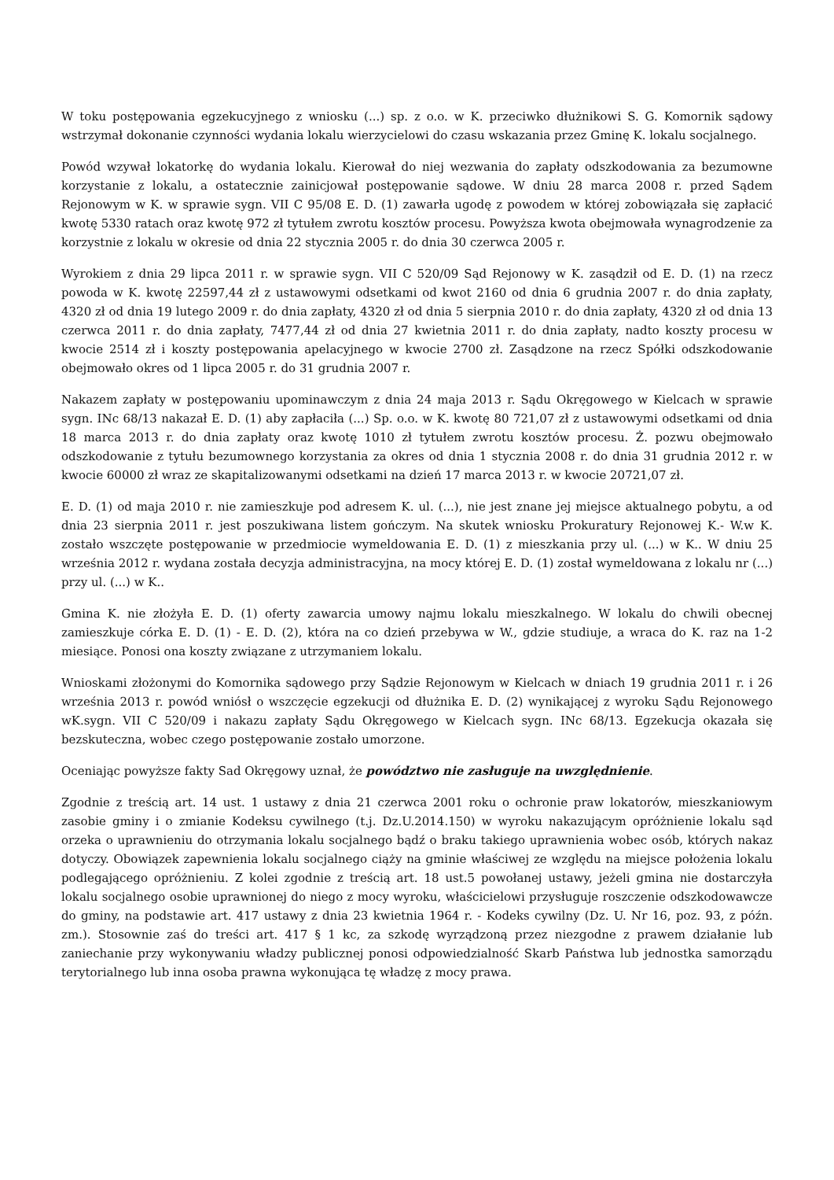W toku postępowania egzekucyjnego z wniosku (...) sp. z o.o. w K. przeciwko dłużnikowi S. G. Komornik sądowy wstrzymał dokonanie czynności wydania lokalu wierzycielowi do czasu wskazania przez Gminę K. lokalu socjalnego.
Powód wzywał lokatorkę do wydania lokalu. Kierował do niej wezwania do zapłaty odszkodowania za bezumowne korzystanie z lokalu, a ostatecznie zainicjował postępowanie sądowe. W dniu 28 marca 2008 r. przed Sądem Rejonowym w K. w sprawie sygn. VII C 95/08 E. D. (1) zawarła ugodę z powodem w której zobowiązała się zapłacić kwotę 5330 ratach oraz kwotę 972 zł tytułem zwrotu kosztów procesu. Powyższa kwota obejmowała wynagrodzenie za korzystnie z lokalu w okresie od dnia 22 stycznia 2005 r. do dnia 30 czerwca 2005 r.
Wyrokiem z dnia 29 lipca 2011 r. w sprawie sygn. VII C 520/09 Sąd Rejonowy w K. zasądził od E. D. (1) na rzecz powoda w K. kwotę 22597,44 zł z ustawowymi odsetkami od kwot 2160 od dnia 6 grudnia 2007 r. do dnia zapłaty, 4320 zł od dnia 19 lutego 2009 r. do dnia zapłaty, 4320 zł od dnia 5 sierpnia 2010 r. do dnia zapłaty, 4320 zł od dnia 13 czerwca 2011 r. do dnia zapłaty, 7477,44 zł od dnia 27 kwietnia 2011 r. do dnia zapłaty, nadto koszty procesu w kwocie 2514 zł i koszty postępowania apelacyjnego w kwocie 2700 zł. Zasądzone na rzecz Spółki odszkodowanie obejmowało okres od 1 lipca 2005 r. do 31 grudnia 2007 r.
Nakazem zapłaty w postępowaniu upominawczym z dnia 24 maja 2013 r. Sądu Okręgowego w Kielcach w sprawie sygn. INc 68/13 nakazał E. D. (1) aby zapłaciła (...) Sp. o.o. w K. kwotę 80 721,07 zł z ustawowymi odsetkami od dnia 18 marca 2013 r. do dnia zapłaty oraz kwotę 1010 zł tytułem zwrotu kosztów procesu. Ż. pozwu obejmowało odszkodowanie z tytułu bezumownego korzystania za okres od dnia 1 stycznia 2008 r. do dnia 31 grudnia 2012 r. w kwocie 60000 zł wraz ze skapitalizowanymi odsetkami na dzień 17 marca 2013 r. w kwocie 20721,07 zł.
E. D. (1) od maja 2010 r. nie zamieszkuje pod adresem K. ul. (...), nie jest znane jej miejsce aktualnego pobytu, a od dnia 23 sierpnia 2011 r. jest poszukiwana listem gończym. Na skutek wniosku Prokuratury Rejonowej K.- W.w K. zostało wszczęte postępowanie w przedmiocie wymeldowania E. D. (1) z mieszkania przy ul. (...) w K.. W dniu 25 września 2012 r. wydana została decyzja administracyjna, na mocy której E. D. (1) został wymeldowana z lokalu nr (...) przy ul. (...) w K..
Gmina K. nie złożyła E. D. (1) oferty zawarcia umowy najmu lokalu mieszkalnego. W lokalu do chwili obecnej zamieszkuje córka E. D. (1) - E. D. (2), która na co dzień przebywa w W., gdzie studiuje, a wraca do K. raz na 1-2 miesiące. Ponosi ona koszty związane z utrzymaniem lokalu.
Wnioskami złożonymi do Komornika sądowego przy Sądzie Rejonowym w Kielcach w dniach 19 grudnia 2011 r. i 26 września 2013 r. powód wniósł o wszczęcie egzekucji od dłużnika E. D. (2) wynikającej z wyroku Sądu Rejonowego wK.sygn. VII C 520/09 i nakazu zapłaty Sądu Okręgowego w Kielcach sygn. INc 68/13. Egzekucja okazała się bezskuteczna, wobec czego postępowanie zostało umorzone.
Oceniając powyższe fakty Sad Okręgowy uznał, że powództwo nie zasługuje na uwzględnienie.
Zgodnie z treścią art. 14 ust. 1 ustawy z dnia 21 czerwca 2001 roku o ochronie praw lokatorów, mieszkaniowym zasobie gminy i o zmianie Kodeksu cywilnego (t.j. Dz.U.2014.150) w wyroku nakazującym opróżnienie lokalu sąd orzeka o uprawnieniu do otrzymania lokalu socjalnego bądź o braku takiego uprawnienia wobec osób, których nakaz dotyczy. Obowiązek zapewnienia lokalu socjalnego ciąży na gminie właściwej ze względu na miejsce położenia lokalu podlegającego opróżnieniu. Z kolei zgodnie z treścią art. 18 ust.5 powołanej ustawy, jeżeli gmina nie dostarczyła lokalu socjalnego osobie uprawnionej do niego z mocy wyroku, właścicielowi przysługuje roszczenie odszkodowawcze do gminy, na podstawie art. 417 ustawy z dnia 23 kwietnia 1964 r. - Kodeks cywilny (Dz. U. Nr 16, poz. 93, z późn. zm.). Stosownie zaś do treści art. 417 § 1 kc, za szkodę wyrządzoną przez niezgodne z prawem działanie lub zaniechanie przy wykonywaniu władzy publicznej ponosi odpowiedzialność Skarb Państwa lub jednostka samorządu terytorialnego lub inna osoba prawna wykonująca tę władzę z mocy prawa.